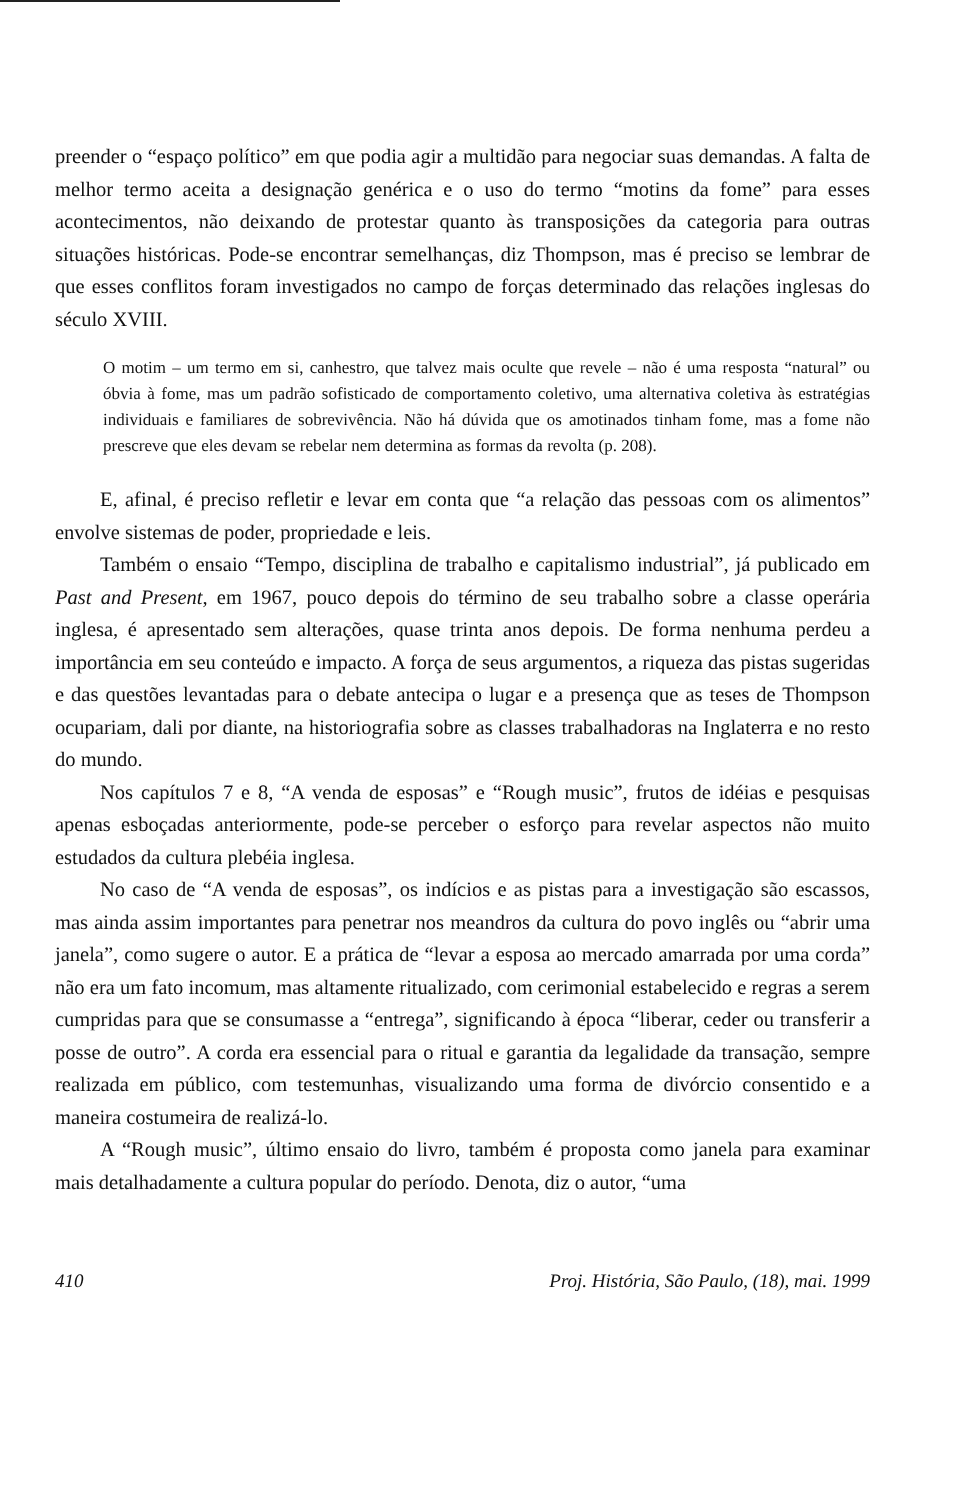preender o “espaço político” em que podia agir a multidão para negociar suas demandas. A falta de melhor termo aceita a designação genérica e o uso do termo “motins da fome” para esses acontecimentos, não deixando de protestar quanto às transposições da categoria para outras situações históricas. Pode-se encontrar semelhanças, diz Thompson, mas é preciso se lembrar de que esses conflitos foram investigados no campo de forças determinado das relações inglesas do século XVIII.
O motim – um termo em si, canhestro, que talvez mais oculte que revele – não é uma resposta “natural” ou óbvia à fome, mas um padrão sofisticado de comportamento coletivo, uma alternativa coletiva às estratégias individuais e familiares de sobrevivência. Não há dúvida que os amotinados tinham fome, mas a fome não prescreve que eles devam se rebelar nem determina as formas da revolta (p. 208).
E, afinal, é preciso refletir e levar em conta que “a relação das pessoas com os alimentos” envolve sistemas de poder, propriedade e leis.
Também o ensaio “Tempo, disciplina de trabalho e capitalismo industrial”, já publicado em Past and Present, em 1967, pouco depois do término de seu trabalho sobre a classe operária inglesa, é apresentado sem alterações, quase trinta anos depois. De forma nenhuma perdeu a importância em seu conteúdo e impacto. A força de seus argumentos, a riqueza das pistas sugeridas e das questões levantadas para o debate antecipa o lugar e a presença que as teses de Thompson ocupariam, dali por diante, na historiografia sobre as classes trabalhadoras na Inglaterra e no resto do mundo.
Nos capítulos 7 e 8, “A venda de esposas” e “Rough music”, frutos de idéias e pesquisas apenas esboçadas anteriormente, pode-se perceber o esforço para revelar aspectos não muito estudados da cultura plebéia inglesa.
No caso de “A venda de esposas”, os indícios e as pistas para a investigação são escassos, mas ainda assim importantes para penetrar nos meandros da cultura do povo inglês ou “abrir uma janela”, como sugere o autor. E a prática de “levar a esposa ao mercado amarrada por uma corda” não era um fato incomum, mas altamente ritualizado, com cerimonial estabelecido e regras a serem cumpridas para que se consumasse a “entrega”, significando à época “liberar, ceder ou transferir a posse de outro”. A corda era essencial para o ritual e garantia da legalidade da transação, sempre realizada em público, com testemunhas, visualizando uma forma de divórcio consentido e a maneira costumeira de realizá-lo.
A “Rough music”, último ensaio do livro, também é proposta como janela para examinar mais detalhadamente a cultura popular do período. Denota, diz o autor, “uma
410 Proj. História, São Paulo, (18), mai. 1999